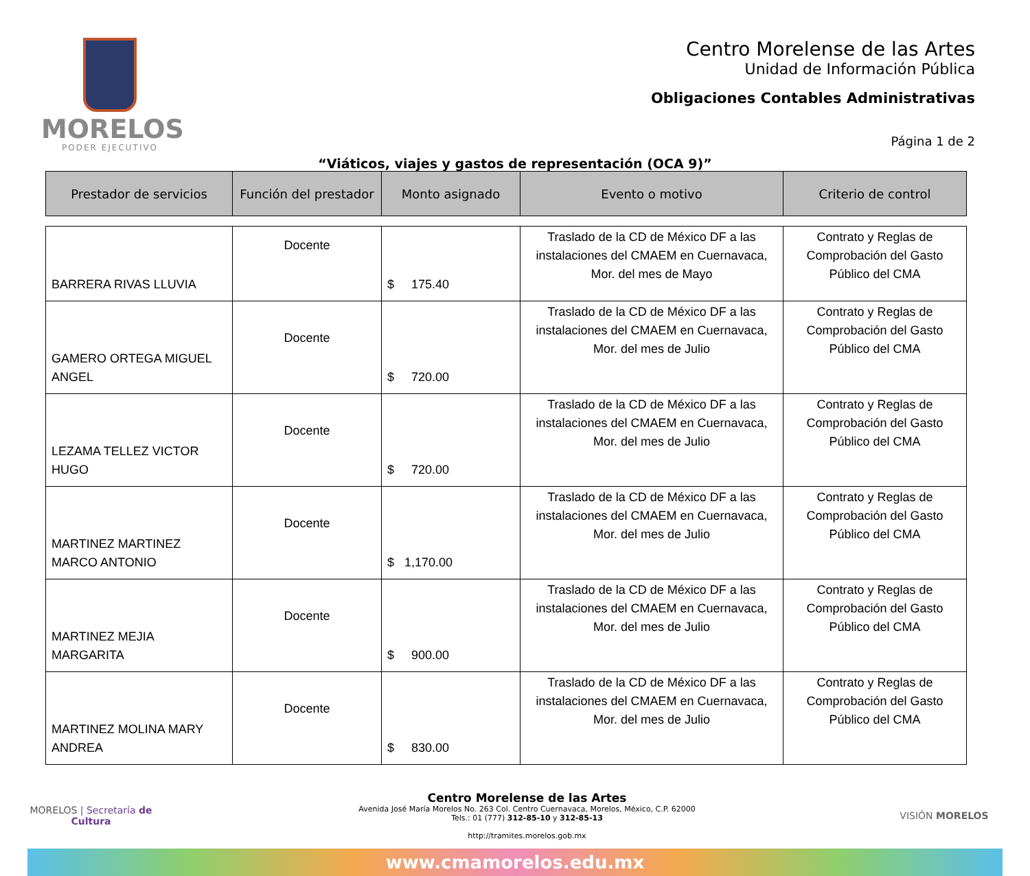MORELOS
PODER EJECUTIVO
Centro Morelense de las Artes
Unidad de Información Pública
Obligaciones Contables Administrativas
Página 1 de 2
“Viáticos, viajes y gastos de representación (OCA 9)”
| Prestador de servicios | Función del prestador | Monto asignado | Evento o motivo | Criterio de control |
| --- | --- | --- | --- | --- |
| BARRERA RIVAS LLUVIA | Docente | $ 175.40 | Traslado de la CD de México DF a las instalaciones del CMAEM en Cuernavaca, Mor. del mes de Mayo | Contrato y Reglas de Comprobación del Gasto Público del CMA |
| GAMERO ORTEGA MIGUEL ANGEL | Docente | $ 720.00 | Traslado de la CD de México DF a las instalaciones del CMAEM en Cuernavaca, Mor. del mes de Julio | Contrato y Reglas de Comprobación del Gasto Público del CMA |
| LEZAMA TELLEZ VICTOR HUGO | Docente | $ 720.00 | Traslado de la CD de México DF a las instalaciones del CMAEM en Cuernavaca, Mor. del mes de Julio | Contrato y Reglas de Comprobación del Gasto Público del CMA |
| MARTINEZ MARTINEZ MARCO ANTONIO | Docente | $ 1,170.00 | Traslado de la CD de México DF a las instalaciones del CMAEM en Cuernavaca, Mor. del mes de Julio | Contrato y Reglas de Comprobación del Gasto Público del CMA |
| MARTINEZ MEJIA MARGARITA | Docente | $ 900.00 | Traslado de la CD de México DF a las instalaciones del CMAEM en Cuernavaca, Mor. del mes de Julio | Contrato y Reglas de Comprobación del Gasto Público del CMA |
| MARTINEZ MOLINA MARY ANDREA | Docente | $ 830.00 | Traslado de la CD de México DF a las instalaciones del CMAEM en Cuernavaca, Mor. del mes de Julio | Contrato y Reglas de Comprobación del Gasto Público del CMA |
MORELOS | Secretaría de Cultura
Centro Morelense de las Artes
Avenida José María Morelos No. 263 Col. Centro Cuernavaca, Morelos, México, C.P. 62000
Tels.: 01 (777) 312-85-10 y 312-85-13
http://tramites.morelos.gob.mx
VISIÓN MORELOS
www.cmamorelos.edu.mx